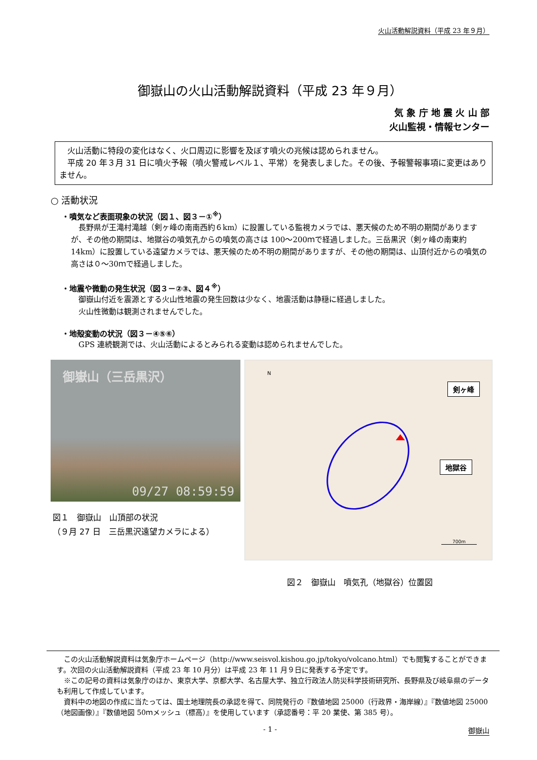火山活動解説資料（平成 23 年９月）
御嶽山の火山活動解説資料（平成 23 年９月）
気 象 庁 地 震 火 山 部
火山監視・情報センター
火山活動に特段の変化はなく、火口周辺に影響を及ぼす噴火の兆候は認められません。
平成 20 年３月 31 日に噴火予報（噴火警戒レベル１、平常）を発表しました。その後、予報警報事項に変更はありません。
○ 活動状況
・噴気など表面現象の状況（図１、図３－①<sup>※</sup>）
長野県が王滝村滝越（剣ヶ峰の南南西約６km）に設置している監視カメラでは、悪天候のため不明の期間がありますが、その他の期間は、地獄谷の噴気孔からの噴気の高さは 100～200ｍで経過しました。三岳黒沢（剣ヶ峰の南東約 14km）に設置している遠望カメラでは、悪天候のため不明の期間がありますが、その他の期間は、山頂付近からの噴気の高さは０～30ｍで経過しました。
・地震や微動の発生状況（図３－②③、図４<sup>※</sup>）
御嶽山付近を震源とする火山性地震の発生回数は少なく、地震活動は静穏に経過しました。
火山性微動は観測されませんでした。
・地殻変動の状況（図３－④⑤⑥）
GPS 連続観測では、火山活動によるとみられる変動は認められませんでした。
御嶽山（三岳黒沢）
09/27 08:59:59
図１　御嶽山　山頂部の状況
（９月 27 日　三岳黒沢遠望カメラによる）
N
剣ヶ峰
地獄谷
700m
図２　御嶽山　噴気孔（地獄谷）位置図
この火山活動解説資料は気象庁ホームページ（http://www.seisvol.kishou.go.jp/tokyo/volcano.html）でも閲覧することができます。次回の火山活動解説資料（平成 23 年 10 月分）は平成 23 年 11 月９日に発表する予定です。
※この記号の資料は気象庁のほか、東京大学、京都大学、名古屋大学、独立行政法人防災科学技術研究所、長野県及び岐阜県のデータも利用して作成しています。
資料中の地図の作成に当たっては、国土地理院長の承認を得て、同院発行の『数値地図 25000（行政界・海岸線）』『数値地図 25000（地図画像）』『数値地図 50ｍメッシュ（標高）』を使用しています（承認番号：平 20 業使、第 385 号）。
- 1 - 御嶽山